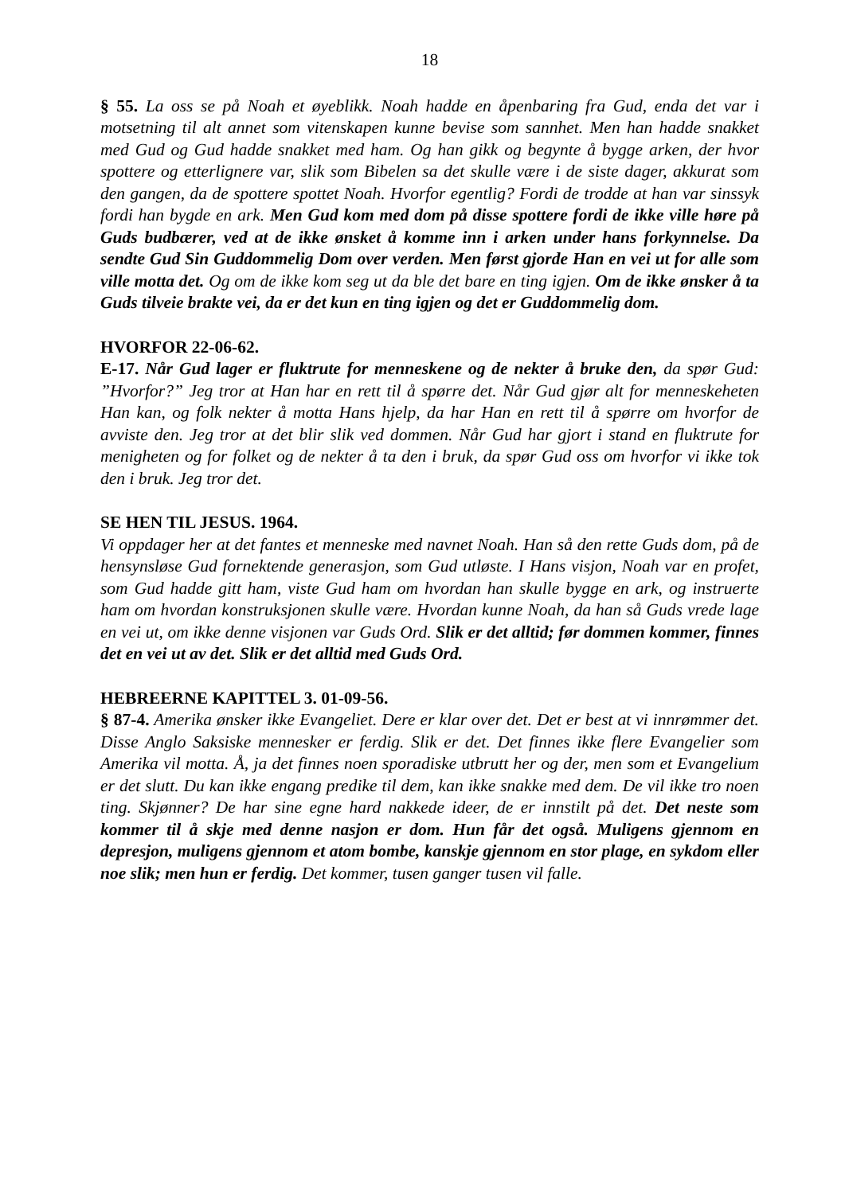18
§ 55. La oss se på Noah et øyeblikk. Noah hadde en åpenbaring fra Gud, enda det var i motsetning til alt annet som vitenskapen kunne bevise som sannhet. Men han hadde snakket med Gud og Gud hadde snakket med ham. Og han gikk og begynte å bygge arken, der hvor spottere og etterlignere var, slik som Bibelen sa det skulle være i de siste dager, akkurat som den gangen, da de spottere spottet Noah. Hvorfor egentlig? Fordi de trodde at han var sinssyk fordi han bygde en ark. Men Gud kom med dom på disse spottere fordi de ikke ville høre på Guds budbærer, ved at de ikke ønsket å komme inn i arken under hans forkynnelse. Da sendte Gud Sin Guddommelig Dom over verden. Men først gjorde Han en vei ut for alle som ville motta det. Og om de ikke kom seg ut da ble det bare en ting igjen. Om de ikke ønsker å ta Guds tilveie brakte vei, da er det kun en ting igjen og det er Guddommelig dom.
HVORFOR 22-06-62.
E-17. Når Gud lager er fluktrute for menneskene og de nekter å bruke den, da spør Gud: ”Hvorfor?” Jeg tror at Han har en rett til å spørre det. Når Gud gjør alt for menneskeheten Han kan, og folk nekter å motta Hans hjelp, da har Han en rett til å spørre om hvorfor de avviste den. Jeg tror at det blir slik ved dommen. Når Gud har gjort i stand en fluktrute for menigheten og for folket og de nekter å ta den i bruk, da spør Gud oss om hvorfor vi ikke tok den i bruk. Jeg tror det.
SE HEN TIL JESUS. 1964.
Vi oppdager her at det fantes et menneske med navnet Noah. Han så den rette Guds dom, på de hensynsløse Gud fornektende generasjon, som Gud utløste. I Hans visjon, Noah var en profet, som Gud hadde gitt ham, viste Gud ham om hvordan han skulle bygge en ark, og instruerte ham om hvordan konstruksjonen skulle være. Hvordan kunne Noah, da han så Guds vrede lage en vei ut, om ikke denne visjonen var Guds Ord. Slik er det alltid; før dommen kommer, finnes det en vei ut av det. Slik er det alltid med Guds Ord.
HEBREERNE KAPITTEL 3. 01-09-56.
§ 87-4. Amerika ønsker ikke Evangeliet. Dere er klar over det. Det er best at vi innrømmer det. Disse Anglo Saksiske mennesker er ferdig. Slik er det. Det finnes ikke flere Evangelier som Amerika vil motta. Å, ja det finnes noen sporadiske utbrutt her og der, men som et Evangelium er det slutt. Du kan ikke engang predike til dem, kan ikke snakke med dem. De vil ikke tro noen ting. Skjønner? De har sine egne hard nakkede ideer, de er innstilt på det. Det neste som kommer til å skje med denne nasjon er dom. Hun får det også. Muligens gjennom en depresjon, muligens gjennom et atom bombe, kanskje gjennom en stor plage, en sykdom eller noe slik; men hun er ferdig. Det kommer, tusen ganger tusen vil falle.